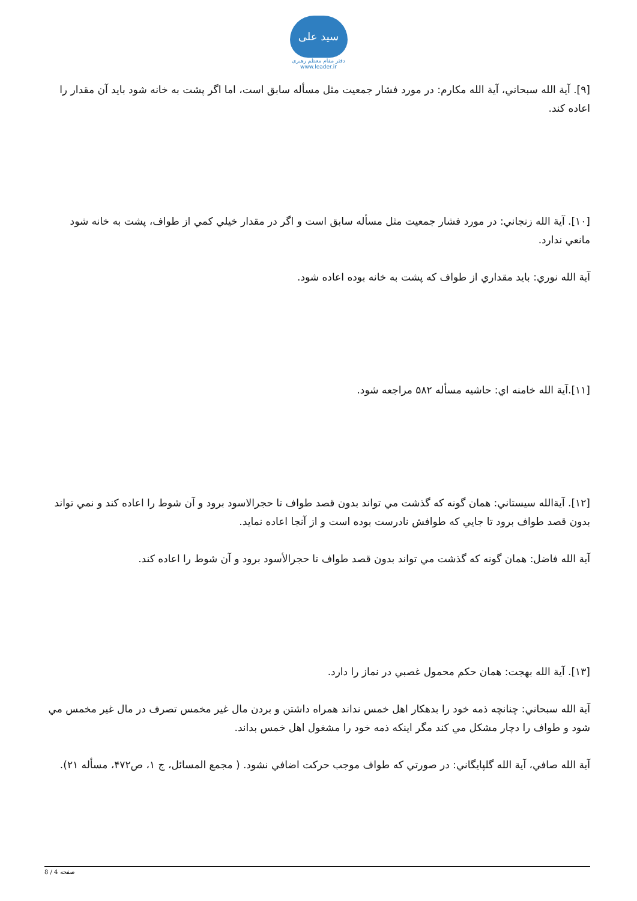سید علی
دفتر مقام معظم رهبری
www.leader.ir
[۹]. آية الله سبحاني، آية الله مکارم: در مورد فشار جمعيت مثل مسأله سابق است، اما اگر پشت به خانه شود بايد آن مقدار را اعاده کند.
[۱۰]. آية الله زنجاني: در مورد فشار جمعيت مثل مسأله سابق است و اگر در مقدار خيلي کمي از طواف، پشت به خانه شود مانعي ندارد.
آية الله نوري: بايد مقداري از طواف که پشت به خانه بوده اعاده شود.
[۱۱].آية الله خامنه اي: حاشيه مسأله ۵۸۲ مراجعه شود.
[۱۲]. آيةالله سيستاني: همان گونه که گذشت مي تواند بدون قصد طواف تا حجرالاسود برود و آن شوط را اعاده کند و نمي تواند بدون قصد طواف برود تا جايي که طوافش نادرست بوده است و از آنجا اعاده نمايد.
آية الله فاضل: همان گونه که گذشت مي تواند بدون قصد طواف تا حجرالأسود برود و آن شوط را اعاده کند.
[۱۳]. آية الله بهجت: همان حکم محمول غصبي در نماز را دارد.
آية الله سبحاني: چنانچه ذمه خود را بدهکار اهل خمس نداند همراه داشتن و بردن مال غير مخمس تصرف در مال غير مخمس مي شود و طواف را دچار مشکل مي کند مگر اينکه ذمه خود را مشغول اهل خمس بداند.
آية الله صافي، آية الله گلپايگاني: در صورتي که طواف موجب حرکت اضافي نشود. ( مجمع المسائل، ج ۱، ص۴۷۲، مسأله ۲۱).
صفحه 4 / 8